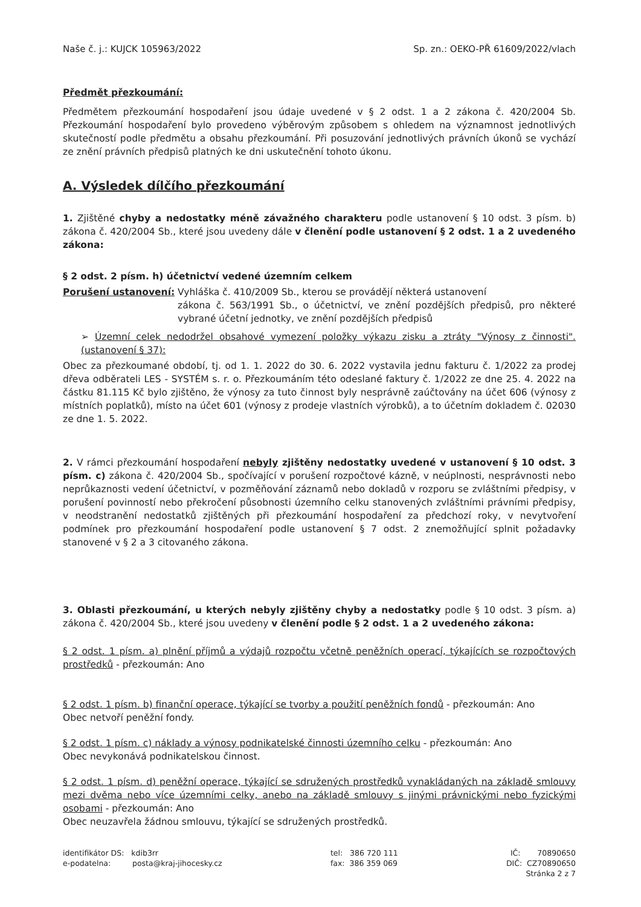Naše č. j.: KUJCK 105963/2022 Sp. zn.: OEKO-PŘ 61609/2022/vlach
Předmět přezkoumání:
Předmětem přezkoumání hospodaření jsou údaje uvedené v § 2 odst. 1 a 2 zákona č. 420/2004 Sb. Přezkoumání hospodaření bylo provedeno výběrovým způsobem s ohledem na významnost jednotlivých skutečností podle předmětu a obsahu přezkoumání. Při posuzování jednotlivých právních úkonů se vychází ze znění právních předpisů platných ke dni uskutečnění tohoto úkonu.
A. Výsledek dílčího přezkoumání
1. Zjištěné chyby a nedostatky méně závažného charakteru podle ustanovení § 10 odst. 3 písm. b) zákona č. 420/2004 Sb., které jsou uvedeny dále v členění podle ustanovení § 2 odst. 1 a 2 uvedeného zákona:
§ 2 odst. 2 písm. h) účetnictví vedené územním celkem
Porušení ustanovení: Vyhláška č. 410/2009 Sb., kterou se provádějí některá ustanovení
zákona č. 563/1991 Sb., o účetnictví, ve znění pozdějších předpisů, pro některé vybrané účetní jednotky, ve znění pozdějších předpisů
➢ Územní celek nedodržel obsahové vymezení položky výkazu zisku a ztráty "Výnosy z činnosti". (ustanovení § 37):
Obec za přezkoumané období, tj. od 1. 1. 2022 do 30. 6. 2022 vystavila jednu fakturu č. 1/2022 za prodej dřeva odběrateli LES - SYSTÉM s. r. o. Přezkoumáním této odeslané faktury č. 1/2022 ze dne 25. 4. 2022 na částku 81.115 Kč bylo zjištěno, že výnosy za tuto činnost byly nesprávně zaúčtovány na účet 606 (výnosy z místních poplatků), místo na účet 601 (výnosy z prodeje vlastních výrobků), a to účetním dokladem č. 02030 ze dne 1. 5. 2022.
2. V rámci přezkoumání hospodaření nebyly zjištěny nedostatky uvedené v ustanovení § 10 odst. 3 písm. c) zákona č. 420/2004 Sb., spočívající v porušení rozpočtové kázně, v neúplnosti, nesprávnosti nebo neprůkaznosti vedení účetnictví, v pozměňování záznamů nebo dokladů v rozporu se zvláštními předpisy, v porušení povinností nebo překročení působnosti územního celku stanovených zvláštními právními předpisy, v neodstranění nedostatků zjištěných při přezkoumání hospodaření za předchozí roky, v nevytvoření podmínek pro přezkoumání hospodaření podle ustanovení § 7 odst. 2 znemožňující splnit požadavky stanovené v § 2 a 3 citovaného zákona.
3. Oblasti přezkoumání, u kterých nebyly zjištěny chyby a nedostatky podle § 10 odst. 3 písm. a) zákona č. 420/2004 Sb., které jsou uvedeny v členění podle § 2 odst. 1 a 2 uvedeného zákona:
§ 2 odst. 1 písm. a) plnění příjmů a výdajů rozpočtu včetně peněžních operací, týkajících se rozpočtových prostředků - přezkoumán: Ano
§ 2 odst. 1 písm. b) finanční operace, týkající se tvorby a použití peněžních fondů - přezkoumán: Ano
Obec netvoří peněžní fondy.
§ 2 odst. 1 písm. c) náklady a výnosy podnikatelské činnosti územního celku - přezkoumán: Ano
Obec nevykonává podnikatelskou činnost.
§ 2 odst. 1 písm. d) peněžní operace, týkající se sdružených prostředků vynakládaných na základě smlouvy mezi dvěma nebo více územními celky, anebo na základě smlouvy s jinými právnickými nebo fyzickými osobami - přezkoumán: Ano
Obec neuzavřela žádnou smlouvu, týkající se sdružených prostředků.
identifikátor DS: kdib3rr
e-podatelna: posta@kraj-jihocesky.cz
tel: 386 720 111
fax: 386 359 069
IČ: 70890650
DIČ: CZ70890650
Stránka 2 z 7